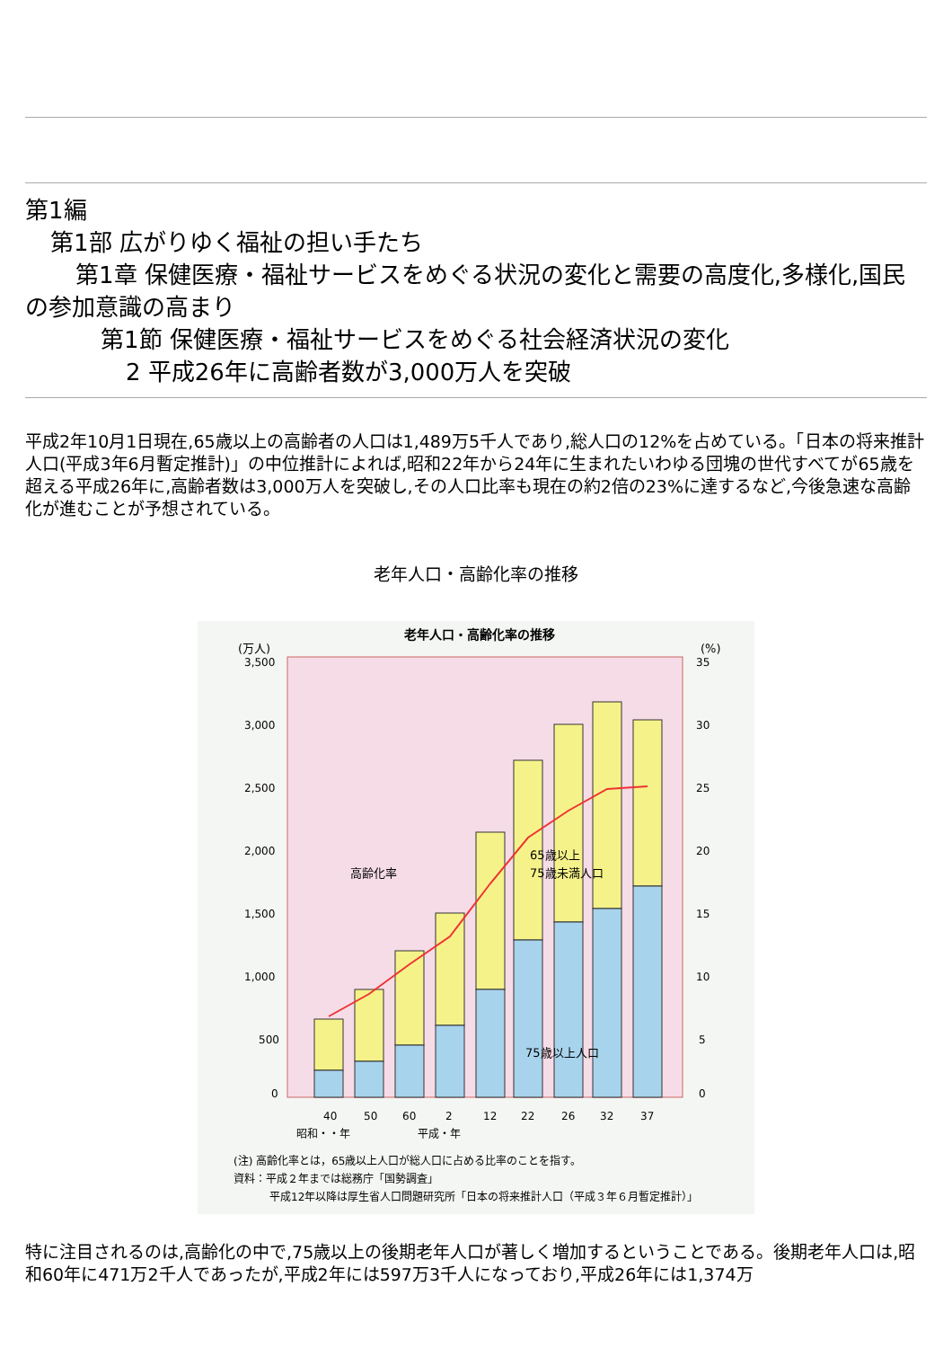第1編
第1部 広がりゆく福祉の担い手たち
第1章 保健医療・福祉サービスをめぐる状況の変化と需要の高度化,多様化,国民の参加意識の高まり
第1節 保健医療・福祉サービスをめぐる社会経済状況の変化
2 平成26年に高齢者数が3,000万人を突破
平成2年10月1日現在,65歳以上の高齢者の人口は1,489万5千人であり,総人口の12%を占めている。「日本の将来推計人口(平成3年6月暫定推計)」の中位推計によれば,昭和22年から24年に生まれたいわゆる団塊の世代すべてが65歳を超える平成26年に,高齢者数は3,000万人を突破し,その人口比率も現在の約2倍の23%に達するなど,今後急速な高齢化が進むことが予想されている。
老年人口・高齢化率の推移
老年人口・高齢化率の推移
(万人)
(%)
3,500
3,000
2,500
2,000
1,500
1,000
500
0
35
30
25
20
15
10
5
0
高齢化率
65歳以上
75歳未満人口
75歳以上人口
40
50
60
2
12
22
26
32
37
昭和・・年
平成・年
(注) 高齢化率とは，65歳以上人口が総人口に占める比率のことを指す。
資料：平成２年までは総務庁「国勢調査」
平成12年以降は厚生省人口問題研究所「日本の将来推計人口（平成３年６月暫定推計）」
特に注目されるのは,高齢化の中で,75歳以上の後期老年人口が著しく増加するということである。後期老年人口は,昭和60年に471万2千人であったが,平成2年には597万3千人になっており,平成26年には1,374万